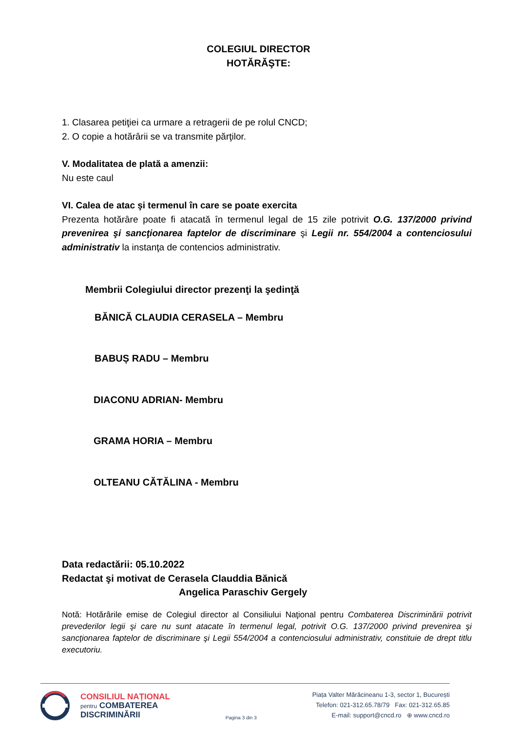COLEGIUL DIRECTOR
HOTĂRĂŞTE:
1. Clasarea petiţiei ca urmare a retragerii de pe rolul CNCD;
2. O copie a hotărârii se va transmite părţilor.
V. Modalitatea de plată a amenzii:
Nu este caul
VI. Calea de atac şi termenul în care se poate exercita
Prezenta hotărâre poate fi atacată în termenul legal de 15 zile potrivit O.G. 137/2000 privind prevenirea şi sancţionarea faptelor de discriminare şi Legii nr. 554/2004 a contenciosului administrativ la instanţa de contencios administrativ.
Membrii Colegiului director prezenţi la şedinţă
BĂNICĂ CLAUDIA CERASELA – Membru
BABUȘ RADU – Membru
DIACONU ADRIAN- Membru
GRAMA HORIA – Membru
OLTEANU CĂTĂLINA - Membru
Data redactării: 05.10.2022
Redactat şi motivat de Cerasela Clauddia Bănică
Angelica Paraschiv Gergely
Notă: Hotărârile emise de Colegiul director al Consiliului Naţional pentru Combaterea Discriminării potrivit prevederilor legii şi care nu sunt atacate în termenul legal, potrivit O.G. 137/2000 privind prevenirea şi sancţionarea faptelor de discriminare şi Legii 554/2004 a contenciosului administrativ, constituie de drept titlu executoriu.
CONSILIUL NAȚIONAL
pentru COMBATEREA
DISCRIMINĂRII
Pagina 3 din 3
Piața Valter Mărăcineanu 1-3, sector 1, București
Telefon: 021-312.65.78/79 Fax: 021-312.65.85
E-mail: support@cncd.ro ⊕ www.cncd.ro